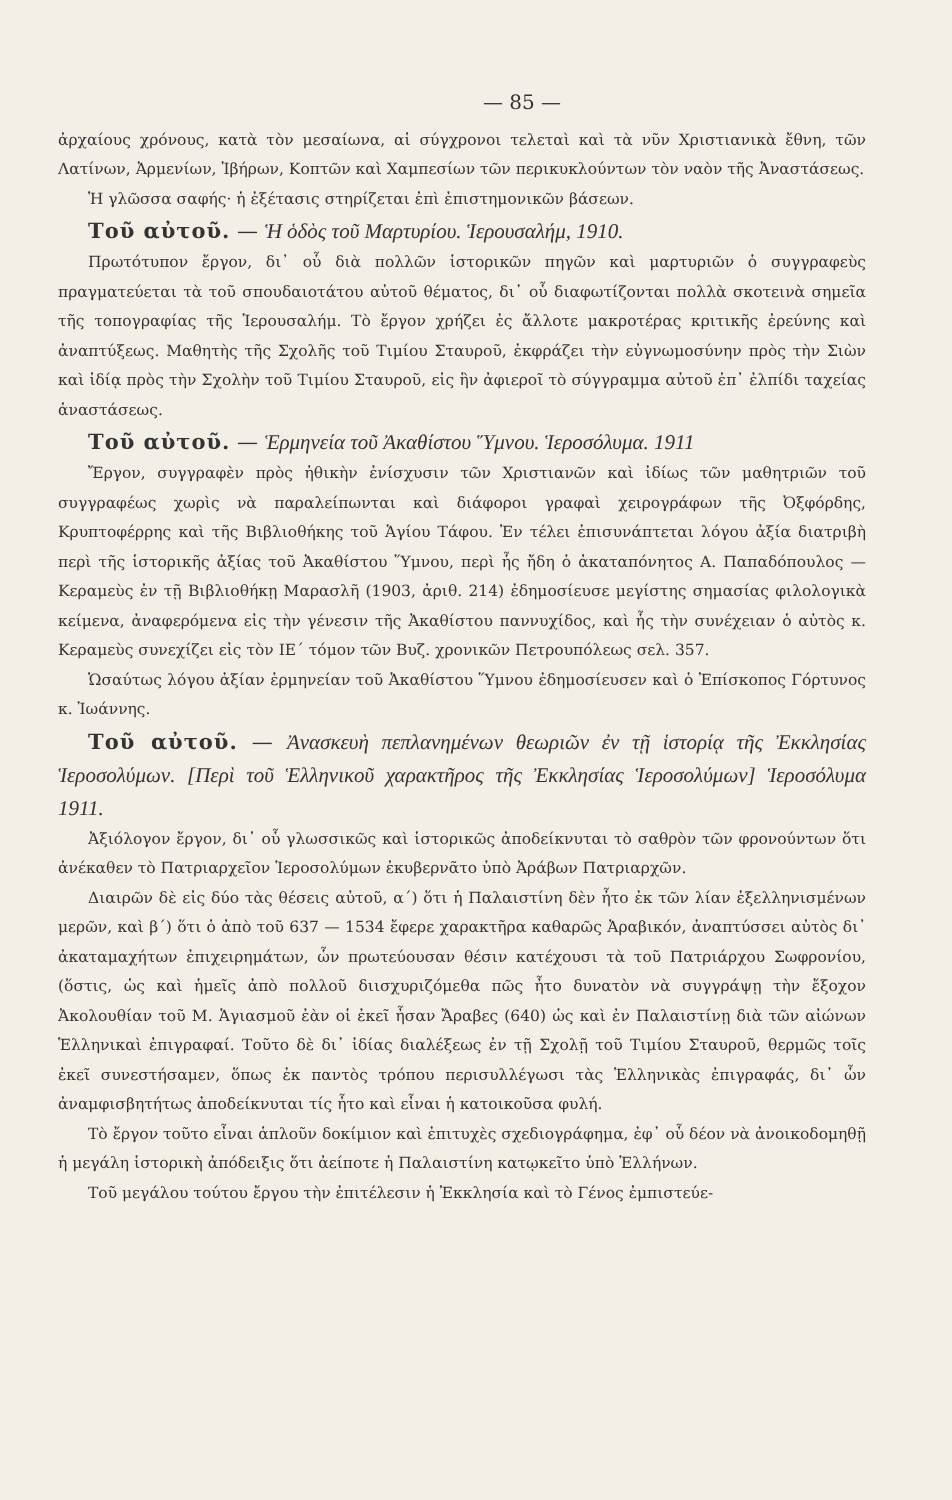— 85 —
ἀρχαίους χρόνους, κατὰ τὸν μεσαίωνα, αἱ σύγχρονοι τελεταὶ καὶ τὰ νῦν Χριστιανικὰ ἔθνη, τῶν Λατίνων, Ἀρμενίων, Ἰβήρων, Κοπτῶν καὶ Χαμπεσίων τῶν περικυκλούντων τὸν ναὸν τῆς Ἀναστάσεως.
Ἡ γλῶσσα σαφής· ἡ ἐξέτασις στηρίζεται ἐπὶ ἐπιστημονικῶν βάσεων.
Τοῦ αὐτοῦ. — Ἡ ὁδὸς τοῦ Μαρτυρίου. Ἱερουσαλήμ, 1910.
Πρωτότυπον ἔργον, δι᾽ οὗ διὰ πολλῶν ἱστορικῶν πηγῶν καὶ μαρτυριῶν ὁ συγγραφεὺς πραγματεύεται τὰ τοῦ σπουδαιοτάτου αὐτοῦ θέματος, δι᾽ οὗ διαφωτίζονται πολλὰ σκοτεινὰ σημεῖα τῆς τοπογραφίας τῆς Ἱερουσαλήμ. Τὸ ἔργον χρήζει ἐς ἄλλοτε μακροτέρας κριτικῆς ἐρεύνης καὶ ἀναπτύξεως. Μαθητὴς τῆς Σχολῆς τοῦ Τιμίου Σταυροῦ, ἐκφράζει τὴν εὐγνωμοσύνην πρὸς τὴν Σιὼν καὶ ἰδίᾳ πρὸς τὴν Σχολὴν τοῦ Τιμίου Σταυροῦ, εἰς ἣν ἀφιεροῖ τὸ σύγγραμμα αὐτοῦ ἐπ᾽ ἐλπίδι ταχείας ἀναστάσεως.
Τοῦ αὐτοῦ. — Ἑρμηνεία τοῦ Ἀκαθίστου Ὕμνου. Ἱεροσόλυμα. 1911
Ἔργον, συγγραφὲν πρὸς ἠθικὴν ἐνίσχυσιν τῶν Χριστιανῶν καὶ ἰδίως τῶν μαθητριῶν τοῦ συγγραφέως χωρὶς νὰ παραλείπωνται καὶ διάφοροι γραφαὶ χειρογράφων τῆς Ὀξφόρδης, Κρυπτοφέρρης καὶ τῆς Βιβλιοθήκης τοῦ Ἁγίου Τάφου. Ἐν τέλει ἐπισυνάπτεται λόγου ἀξία διατριβὴ περὶ τῆς ἱστορικῆς ἀξίας τοῦ Ἀκαθίστου Ὕμνου, περὶ ἧς ἤδη ὁ ἀκαταπόνητος Α. Παπαδόπουλος — Κεραμεὺς ἐν τῇ Βιβλιοθήκῃ Μαρασλῆ (1903, ἀριθ. 214) ἐδημοσίευσε μεγίστης σημασίας φιλολογικὰ κείμενα, ἀναφερόμενα εἰς τὴν γένεσιν τῆς Ἀκαθίστου παννυχίδος, καὶ ἧς τὴν συνέχειαν ὁ αὐτὸς κ. Κεραμεὺς συνεχίζει εἰς τὸν ΙΕ´ τόμον τῶν Βυζ. χρονικῶν Πετρουπόλεως σελ. 357.
Ὡσαύτως λόγου ἀξίαν ἑρμηνείαν τοῦ Ἀκαθίστου Ὕμνου ἐδημοσίευσεν καὶ ὁ Ἐπίσκοπος Γόρτυνος κ. Ἰωάννης.
Τοῦ αὐτοῦ. — Ἀνασκευὴ πεπλανημένων θεωριῶν ἐν τῇ ἱστορίᾳ τῆς Ἐκκλησίας Ἱεροσολύμων. [Περὶ τοῦ Ἑλληνικοῦ χαρακτῆρος τῆς Ἐκκλησίας Ἱεροσολύμων] Ἱεροσόλυμα 1911.
Ἀξιόλογον ἔργον, δι᾽ οὗ γλωσσικῶς καὶ ἱστορικῶς ἀποδείκνυται τὸ σαθρὸν τῶν φρονούντων ὅτι ἀνέκαθεν τὸ Πατριαρχεῖον Ἱεροσολύμων ἐκυβερνᾶτο ὑπὸ Ἀράβων Πατριαρχῶν.
Διαιρῶν δὲ εἰς δύο τὰς θέσεις αὐτοῦ, α´) ὅτι ἡ Παλαιστίνη δὲν ἦτο ἐκ τῶν λίαν ἐξελληνισμένων μερῶν, καὶ β´) ὅτι ὁ ἀπὸ τοῦ 637 — 1534 ἔφερε χαρακτῆρα καθαρῶς Ἀραβικόν, ἀναπτύσσει αὐτὸς δι᾽ ἀκαταμαχήτων ἐπιχειρημάτων, ὧν πρωτεύουσαν θέσιν κατέχουσι τὰ τοῦ Πατριάρχου Σωφρονίου, (ὅστις, ὡς καὶ ἡμεῖς ἀπὸ πολλοῦ διισχυριζόμεθα πῶς ἦτο δυνατὸν νὰ συγγράψῃ τὴν ἔξοχον Ἀκολουθίαν τοῦ Μ. Ἁγιασμοῦ ἐὰν οἱ ἐκεῖ ἦσαν Ἄραβες (640) ὡς καὶ ἐν Παλαιστίνῃ διὰ τῶν αἰώνων Ἑλληνικαὶ ἐπιγραφαί. Τοῦτο δὲ δι᾽ ἰδίας διαλέξεως ἐν τῇ Σχολῇ τοῦ Τιμίου Σταυροῦ, θερμῶς τοῖς ἐκεῖ συνεστήσαμεν, ὅπως ἐκ παντὸς τρόπου περισυλλέγωσι τὰς Ἑλληνικὰς ἐπιγραφάς, δι᾽ ὧν ἀναμφισβητήτως ἀποδείκνυται τίς ἦτο καὶ εἶναι ἡ κατοικοῦσα φυλή.
Τὸ ἔργον τοῦτο εἶναι ἁπλοῦν δοκίμιον καὶ ἐπιτυχὲς σχεδιογράφημα, ἐφ᾽ οὗ δέον νὰ ἀνοικοδομηθῇ ἡ μεγάλη ἱστορικὴ ἀπόδειξις ὅτι ἀείποτε ἡ Παλαιστίνη κατῳκεῖτο ὑπὸ Ἑλλήνων.
Τοῦ μεγάλου τούτου ἔργου τὴν ἐπιτέλεσιν ἡ Ἐκκλησία καὶ τὸ Γένος ἐμπιστεύε-